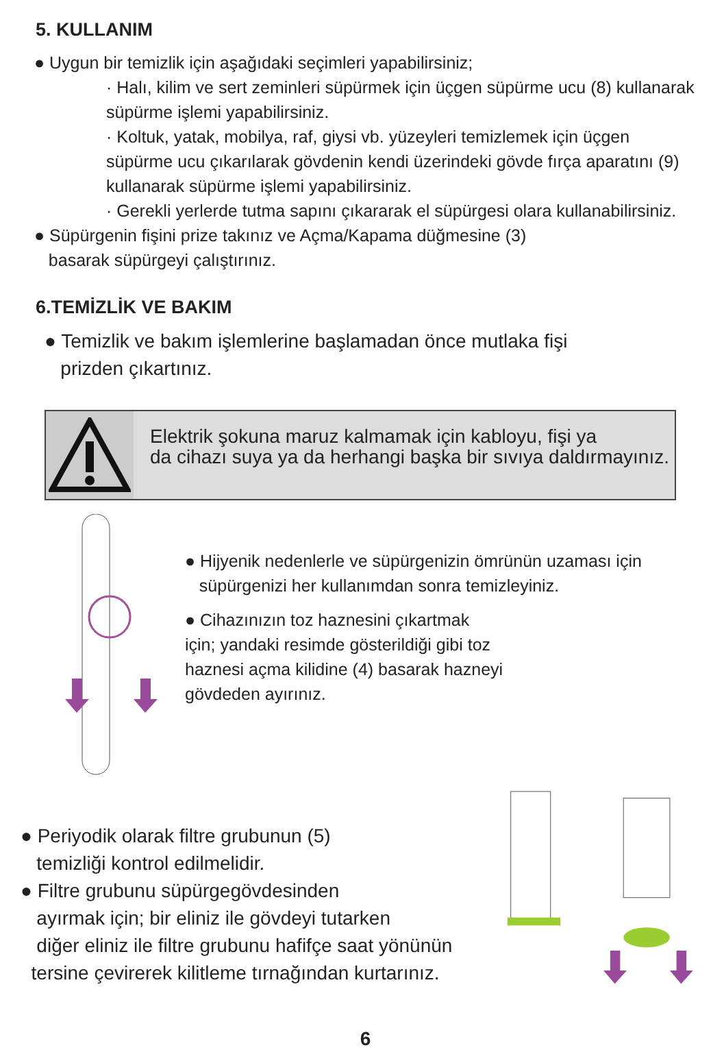5. KULLANIM
● Uygun bir temizlik için aşağıdaki seçimleri yapabilirsiniz;
· Halı, kilim ve sert zeminleri süpürmek için üçgen süpürme ucu (8) kullanarak süpürme işlemi yapabilirsiniz.
· Koltuk, yatak, mobilya, raf, giysi vb. yüzeyleri temizlemek için üçgen süpürme ucu çıkarılarak gövdenin kendi üzerindeki gövde fırça aparatını (9) kullanarak süpürme işlemi yapabilirsiniz.
· Gerekli yerlerde tutma sapını çıkararak el süpürgesi olara kullanabilirsiniz.
● Süpürgenin fişini prize takınız ve Açma/Kapama düğmesine (3)
basarak süpürgeyi çalıştırınız.
6.TEMİZLİK VE BAKIM
● Temizlik ve bakım işlemlerine başlamadan önce mutlaka fişi
prizden çıkartınız.
Elektrik şokuna maruz kalmamak için kabloyu, fişi ya
da cihazı suya ya da herhangi başka bir sıvıya daldırmayınız.
● Hijyenik nedenlerle ve süpürgenizin ömrünün uzaması için
süpürgenizi her kullanımdan sonra temizleyiniz.
● Cihazınızın toz haznesini çıkartmak
için; yandaki resimde gösterildiği gibi toz
haznesi açma kilidine (4) basarak hazneyi
gövdeden ayırınız.
● Periyodik olarak filtre grubunun (5)
temizliği kontrol edilmelidir.
● Filtre grubunu süpürgegövdesinden
ayırmak için; bir eliniz ile gövdeyi tutarken
diğer eliniz ile filtre grubunu hafifçe saat yönünün
tersine çevirerek kilitleme tırnağından kurtarınız.
6